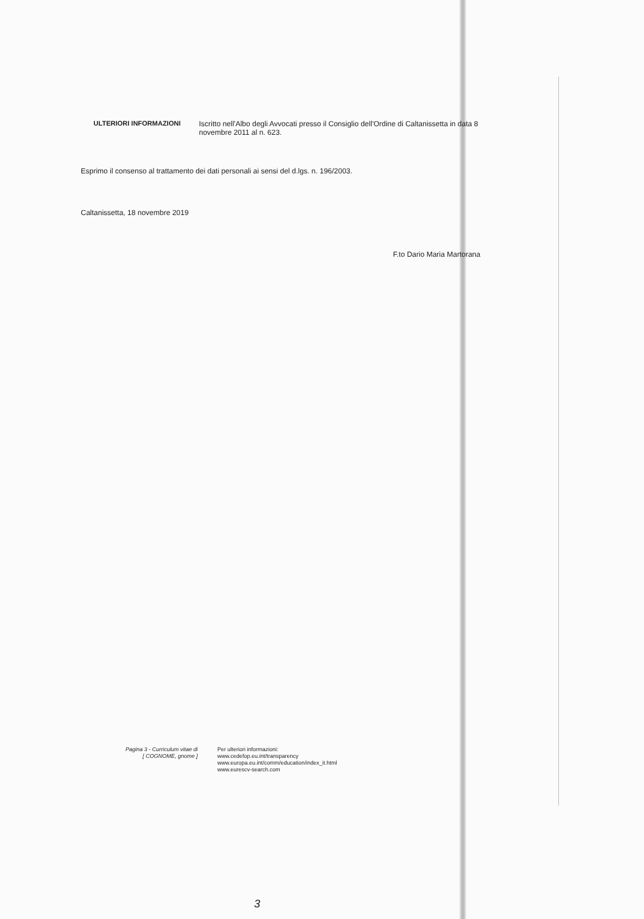ULTERIORI INFORMAZIONI
Iscritto nell'Albo degli Avvocati presso il Consiglio dell'Ordine di Caltanissetta in data 8 novembre 2011 al n. 623.
Esprimo il consenso al trattamento dei dati personali ai sensi del d.lgs. n. 196/2003.
Caltanissetta, 18 novembre 2019
F.to Dario Maria Martorana
Pagina 3 - Curriculum vitae di
[ COGNOME, gnome ]
Per ulteriori informazioni:
www.cedefop.eu.int/transparency
www.europa.eu.int/comm/education/index_it.html
www.eurescv-search.com
3